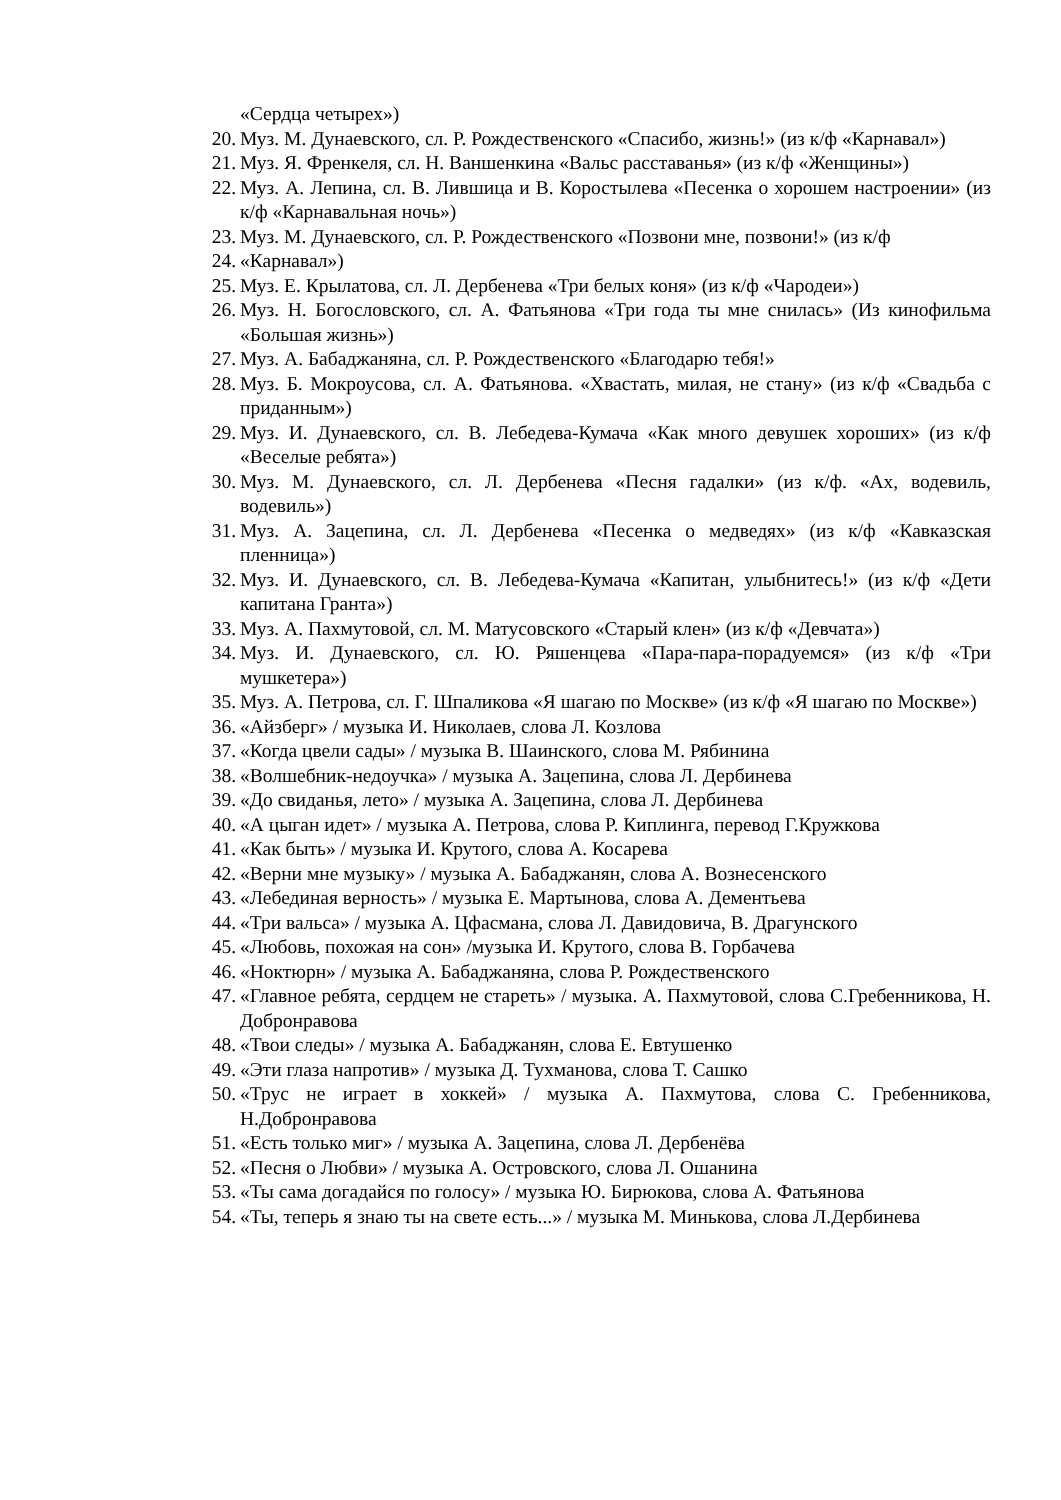«Сердца четырех»)
20. Муз. М. Дунаевского, сл. Р. Рождественского «Спасибо, жизнь!» (из к/ф «Карнавал»)
21. Муз. Я. Френкеля, сл. Н. Ваншенкина «Вальс расставанья» (из к/ф «Женщины»)
22. Муз. А. Лепина, сл. В. Лившица и В. Коростылева «Песенка о хорошем настроении» (из к/ф «Карнавальная ночь»)
23. Муз. М. Дунаевского, сл. Р. Рождественского «Позвони мне, позвони!» (из к/ф
24. «Карнавал»)
25. Муз. Е. Крылатова, сл. Л. Дербенева «Три белых коня» (из к/ф «Чародеи»)
26. Муз. Н. Богословского, сл. А. Фатьянова «Три года ты мне снилась» (Из кинофильма «Большая жизнь»)
27. Муз. А. Бабаджаняна, сл. Р. Рождественского «Благодарю тебя!»
28. Муз. Б. Мокроусова, сл. А. Фатьянова. «Хвастать, милая, не стану» (из к/ф «Свадьба с приданным»)
29. Муз. И. Дунаевского, сл. В. Лебедева-Кумача «Как много девушек хороших» (из к/ф «Веселые ребята»)
30. Муз. М. Дунаевского, сл. Л. Дербенева «Песня гадалки» (из к/ф. «Ах, водевиль, водевиль»)
31. Муз. А. Зацепина, сл. Л. Дербенева «Песенка о медведях» (из к/ф «Кавказская пленница»)
32. Муз. И. Дунаевского, сл. В. Лебедева-Кумача «Капитан, улыбнитесь!» (из к/ф «Дети капитана Гранта»)
33. Муз. А. Пахмутовой, сл. М. Матусовского «Старый клен» (из к/ф «Девчата»)
34. Муз. И. Дунаевского, сл. Ю. Ряшенцева «Пара-пара-порадуемся» (из к/ф «Три мушкетера»)
35. Муз. А. Петрова, сл. Г. Шпаликова «Я шагаю по Москве» (из к/ф «Я шагаю по Москве»)
36. «Айзберг» / музыка И. Николаев, слова Л. Козлова
37. «Когда цвели сады» / музыка В. Шаинского, слова М. Рябинина
38. «Волшебник-недоучка» / музыка А. Зацепина, слова Л. Дербинева
39. «До свиданья, лето» / музыка А. Зацепина, слова Л. Дербинева
40. «А цыган идет» / музыка А. Петрова, слова Р. Киплинга, перевод Г.Кружкова
41. «Как быть» / музыка И. Крутого, слова А. Косарева
42. «Верни мне музыку» / музыка А. Бабаджанян, слова А. Вознесенского
43. «Лебединая верность» / музыка Е. Мартынова, слова А. Дементьева
44. «Три вальса» / музыка А. Цфасмана, слова Л. Давидовича, В. Драгунского
45. «Любовь, похожая на сон» /музыка И. Крутого, слова В. Горбачева
46. «Ноктюрн» / музыка А. Бабаджаняна, слова Р. Рождественского
47. «Главное ребята, сердцем не стареть» / музыка. А. Пахмутовой, слова С.Гребенникова, Н. Добронравова
48. «Твои следы» / музыка А. Бабаджанян, слова Е. Евтушенко
49. «Эти глаза напротив» / музыка Д. Тухманова, слова Т. Сашко
50. «Трус не играет в хоккей» / музыка А. Пахмутова, слова С. Гребенникова, Н.Добронравова
51. «Есть только миг» / музыка А. Зацепина, слова Л. Дербенёва
52. «Песня о Любви» / музыка А. Островского, слова Л. Ошанина
53. «Ты сама догадайся по голосу» / музыка Ю. Бирюкова, слова А. Фатьянова
54. «Ты, теперь я знаю ты на свете есть...» / музыка М. Минькова, слова Л.Дербинева